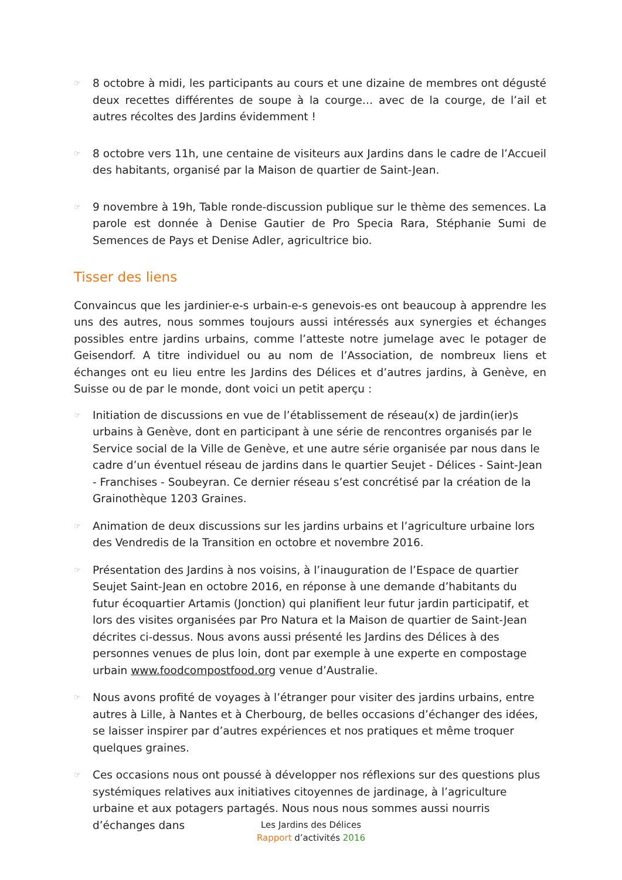☞
8 octobre à midi, les participants au cours et une dizaine de membres ont dégusté deux recettes différentes de soupe à la courge… avec de la courge, de l’ail et autres récoltes des Jardins évidemment !
☞
8 octobre vers 11h, une centaine de visiteurs aux Jardins dans le cadre de l’Accueil des habitants, organisé par la Maison de quartier de Saint-Jean.
☞
9 novembre à 19h, Table ronde-discussion publique sur le thème des semences. La parole est donnée à Denise Gautier de Pro Specia Rara, Stéphanie Sumi de Semences de Pays et Denise Adler, agricultrice bio.
Tisser des liens
Convaincus que les jardinier-e-s urbain-e-s genevois-es ont beaucoup à apprendre les uns des autres, nous sommes toujours aussi intéressés aux synergies et échanges possibles entre jardins urbains, comme l’atteste notre jumelage avec le potager de Geisendorf. A titre individuel ou au nom de l’Association, de nombreux liens et échanges ont eu lieu entre les Jardins des Délices et d’autres jardins, à Genève, en Suisse ou de par le monde, dont voici un petit aperçu :
☞
Initiation de discussions en vue de l’établissement de réseau(x) de jardin(ier)s urbains à Genève, dont en participant à une série de rencontres organisés par le Service social de la Ville de Genève, et une autre série organisée par nous dans le cadre d’un éventuel réseau de jardins dans le quartier Seujet - Délices - Saint-Jean - Franchises - Soubeyran. Ce dernier réseau s’est concrétisé par la création de la Grainothèque 1203 Graines.
☞
Animation de deux discussions sur les jardins urbains et l’agriculture urbaine lors des Vendredis de la Transition en octobre et novembre 2016.
☞
Présentation des Jardins à nos voisins, à l’inauguration de l’Espace de quartier Seujet Saint-Jean en octobre 2016, en réponse à une demande d’habitants du futur écoquartier Artamis (Jonction) qui planifient leur futur jardin participatif, et lors des visites organisées par Pro Natura et la Maison de quartier de Saint-Jean décrites ci-dessus. Nous avons aussi présenté les Jardins des Délices à des personnes venues de plus loin, dont par exemple à une experte en compostage urbain www.foodcompostfood.org venue d’Australie.
☞
Nous avons profité de voyages à l’étranger pour visiter des jardins urbains, entre autres à Lille, à Nantes et à Cherbourg, de belles occasions d’échanger des idées, se laisser inspirer par d’autres expériences et nos pratiques et même troquer quelques graines.
☞
Ces occasions nous ont poussé à développer nos réflexions sur des questions plus systémiques relatives aux initiatives citoyennes de jardinage, à l’agriculture urbaine et aux potagers partagés. Nous nous nous sommes aussi nourris d’échanges dans
Les Jardins des Délices
Rapport d’activités 2016